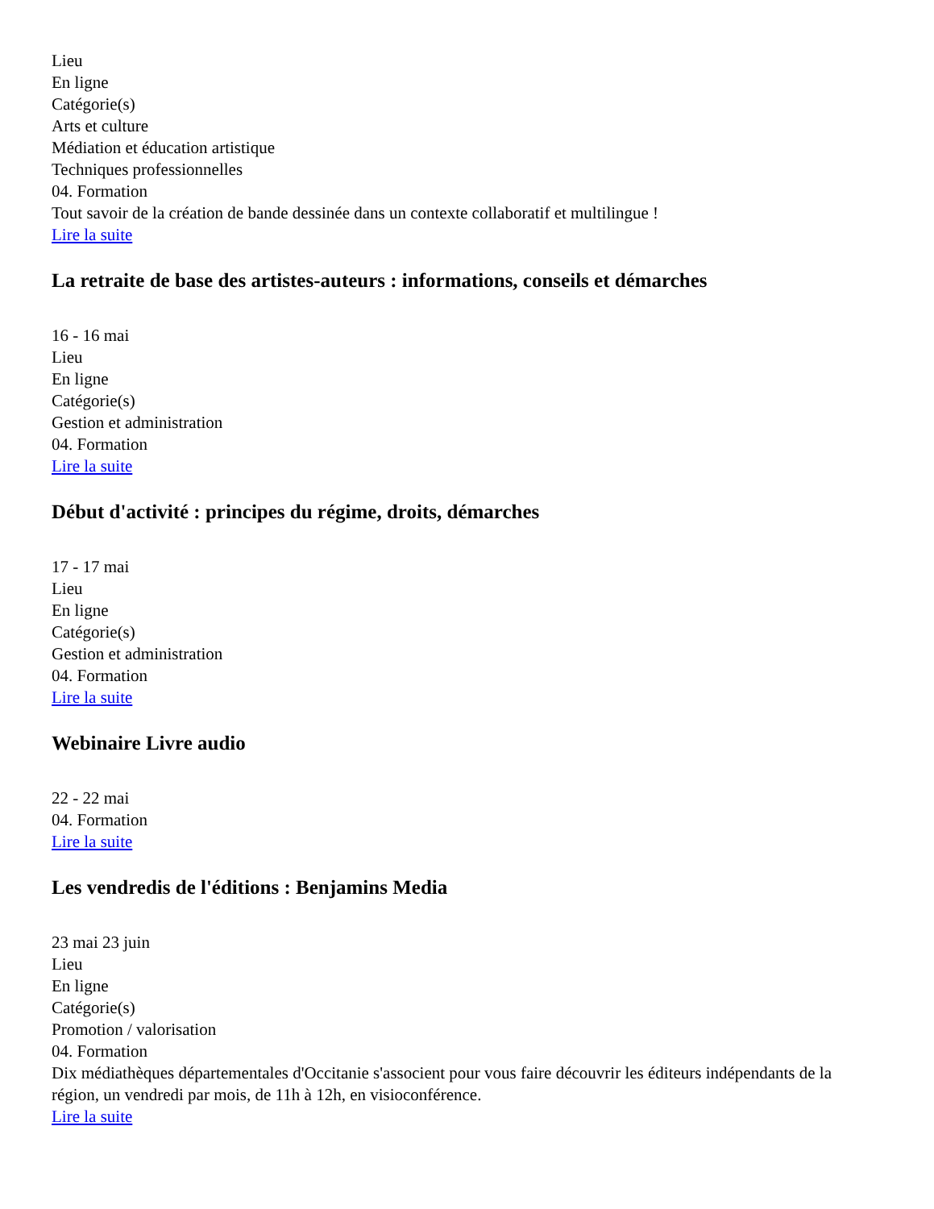Lieu
En ligne
Catégorie(s)
Arts et culture
Médiation et éducation artistique
Techniques professionnelles
04. Formation
Tout savoir de la création de bande dessinée dans un contexte collaboratif et multilingue !
Lire la suite
La retraite de base des artistes-auteurs : informations, conseils et démarches
16 - 16 mai
Lieu
En ligne
Catégorie(s)
Gestion et administration
04. Formation
Lire la suite
Début d'activité : principes du régime, droits, démarches
17 - 17 mai
Lieu
En ligne
Catégorie(s)
Gestion et administration
04. Formation
Lire la suite
Webinaire Livre audio
22 - 22 mai
04. Formation
Lire la suite
Les vendredis de l'éditions : Benjamins Media
23 mai 23 juin
Lieu
En ligne
Catégorie(s)
Promotion / valorisation
04. Formation
Dix médiathèques départementales d'Occitanie s'associent pour vous faire découvrir les éditeurs indépendants de la région, un vendredi par mois, de 11h à 12h, en visioconférence.
Lire la suite